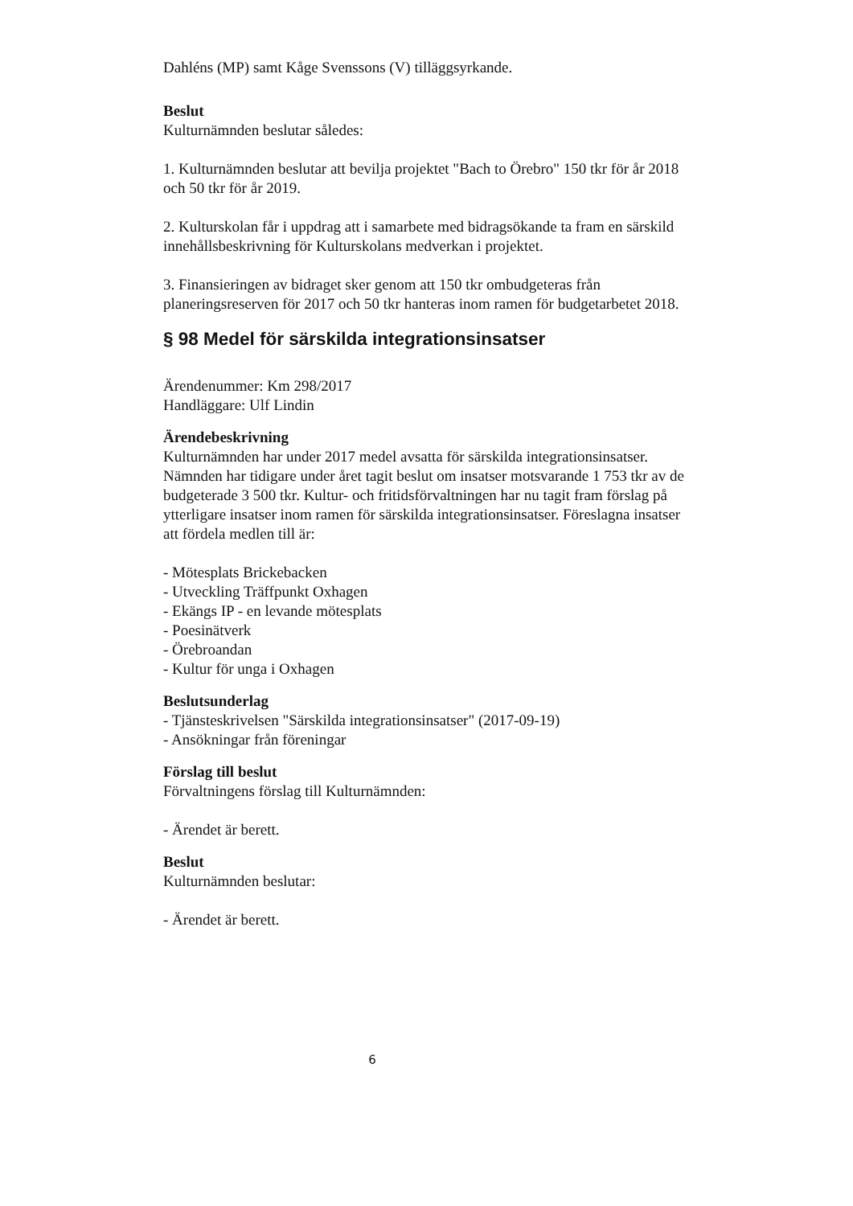Dahléns (MP) samt Kåge Svenssons (V) tilläggsyrkande.
Beslut
Kulturnämnden beslutar således:
1. Kulturnämnden beslutar att bevilja projektet "Bach to Örebro" 150 tkr för år 2018 och 50 tkr för år 2019.
2. Kulturskolan får i uppdrag att i samarbete med bidragsökande ta fram en särskild innehållsbeskrivning för Kulturskolans medverkan i projektet.
3. Finansieringen av bidraget sker genom att 150 tkr ombudgeteras från planeringsreserven för 2017 och 50 tkr hanteras inom ramen för budgetarbetet 2018.
§ 98 Medel för särskilda integrationsinsatser
Ärendenummer: Km 298/2017
Handläggare: Ulf Lindin
Ärendebeskrivning
Kulturnämnden har under 2017 medel avsatta för särskilda integrationsinsatser. Nämnden har tidigare under året tagit beslut om insatser motsvarande 1 753 tkr av de budgeterade 3 500 tkr. Kultur- och fritidsförvaltningen har nu tagit fram förslag på ytterligare insatser inom ramen för särskilda integrationsinsatser. Föreslagna insatser att fördela medlen till är:
- Mötesplats Brickebacken
- Utveckling Träffpunkt Oxhagen
- Ekängs IP - en levande mötesplats
- Poesinätverk
- Örebroandan
- Kultur för unga i Oxhagen
Beslutsunderlag
- Tjänsteskrivelsen "Särskilda integrationsinsatser" (2017-09-19)
- Ansökningar från föreningar
Förslag till beslut
Förvaltningens förslag till Kulturnämnden:
- Ärendet är berett.
Beslut
Kulturnämnden beslutar:
- Ärendet är berett.
6